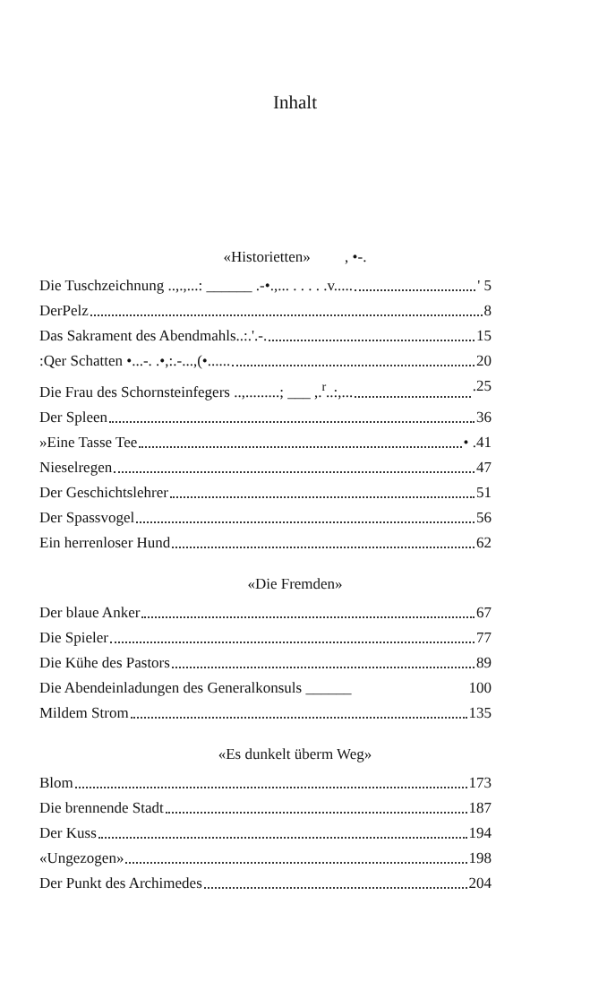Inhalt
«Historietten» , •-.
Die Tuschzeichnung ..,.,...: ______ .-•.,... . . . . .v..... ' 5
DerPelz 8
Das Sakrament des Abendmahls..:.'.-. 15
:Qer Schatten •...-. .•,:.-...,(•...... 20
Die Frau des Schornsteinfegers ..,.........; ___ ,.<sup>r</sup>..:,... .25
Der Spleen 36
»Eine Tasse Tee • .41
Nieselregen 47
Der Geschichtslehrer 51
Der Spassvogel 56
Ein herrenloser Hund 62
«Die Fremden»
Der blaue Anker 67
Die Spieler 77
Die Kühe des Pastors 89
Die Abendeinladungen des Generalkonsuls ______ 100
Mildem Strom 135
«Es dunkelt überm Weg»
Blom 173
Die brennende Stadt 187
Der Kuss 194
«Ungezogen» 198
Der Punkt des Archimedes 204